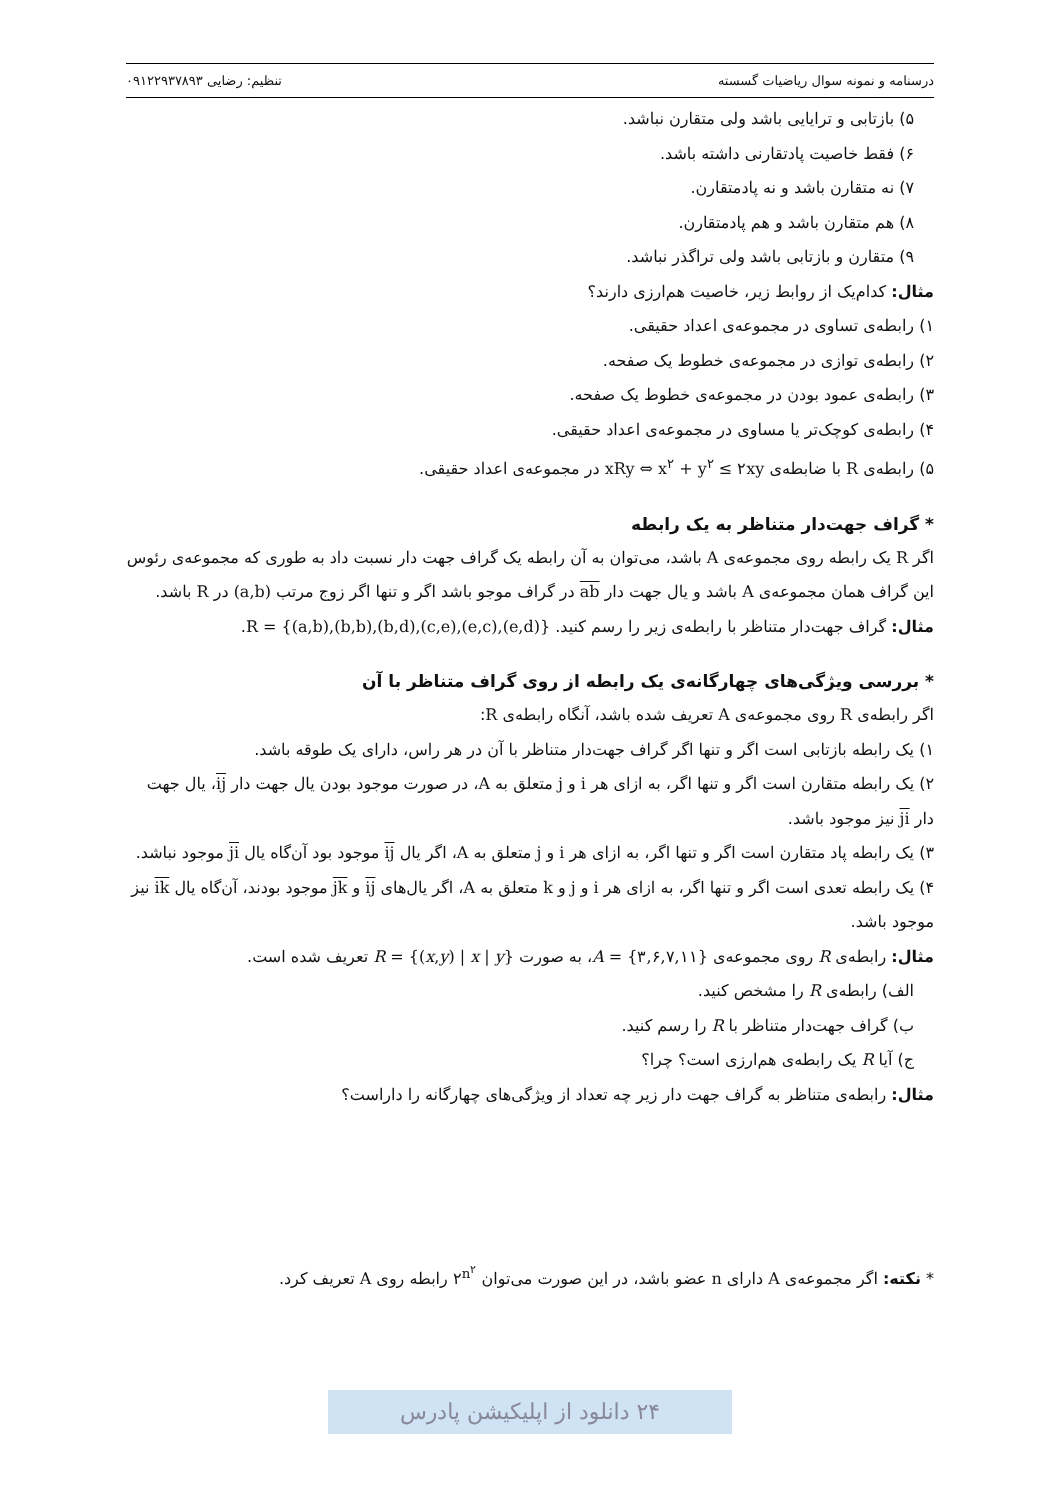درسنامه و نمونه سوال ریاضیات گسسته تنظیم: رضایی ۰۹۱۲۲۹۳۷۸۹۳
۵) بازتابی و ترایایی باشد ولی متقارن نباشد.
۶) فقط خاصیت پادتقارنی داشته باشد.
۷) نه متقارن باشد و نه پادمتقارن.
۸) هم متقارن باشد و هم پادمتقارن.
۹) متقارن و بازتابی باشد ولی تراگذر نباشد.
مثال: کدام‌یک از روابط زیر، خاصیت هم‌ارزی دارند؟
۱) رابطه‌ی تساوی در مجموعه‌ی اعداد حقیقی.
۲) رابطه‌ی توازی در مجموعه‌ی خطوط یک صفحه.
۳) رابطه‌ی عمود بودن در مجموعه‌ی خطوط یک صفحه.
۴) رابطه‌ی کوچک‌تر یا مساوی در مجموعه‌ی اعداد حقیقی.
۵) رابطه‌ی R با ضابطه‌ی xRy ⇔ x<sup>۲</sup> + y<sup>۲</sup> ≤ ۲xy در مجموعه‌ی اعداد حقیقی.
* گراف جهت‌دار متناظر به یک رابطه
اگر R یک رابطه روی مجموعه‌ی A باشد، می‌توان به آن رابطه یک گراف جهت دار نسبت داد به طوری که مجموعه‌ی رئوس این گراف همان مجموعه‌ی A باشد و یال جهت دار ab در گراف موجو باشد اگر و تنها اگر زوج مرتب (a,b) در R باشد.
مثال: گراف جهت‌دار متناظر با رابطه‌ی زیر را رسم کنید. R = {(a,b),(b,b),(b,d),(c,e),(e,c),(e,d)}.
* بررسی ویژگی‌های چهارگانه‌ی یک رابطه از روی گراف متناظر با آن
اگر رابطه‌ی R روی مجموعه‌ی A تعریف شده باشد، آنگاه رابطه‌ی R:
۱) یک رابطه بازتابی است اگر و تنها اگر گراف جهت‌دار متناظر با آن در هر راس، دارای یک طوقه باشد.
۲) یک رابطه متقارن است اگر و تنها اگر، به ازای هر i و j متعلق به A، در صورت موجود بودن یال جهت دار ij، یال جهت دار ji نیز موجود باشد.
۳) یک رابطه پاد متقارن است اگر و تنها اگر، به ازای هر i و j متعلق به A، اگر یال ij موجود بود آن‌گاه یال ji موجود نباشد.
۴) یک رابطه تعدی است اگر و تنها اگر، به ازای هر i و j و k متعلق به A، اگر یال‌های ij و jk موجود بودند، آن‌گاه یال ik نیز موجود باشد.
مثال: رابطه‌ی R روی مجموعه‌ی A = {۳,۶,۷,۱۱}، به صورت R = {(x,y) | x | y} تعریف شده است.
الف) رابطه‌ی R را مشخص کنید.
ب) گراف جهت‌دار متناظر با R را رسم کنید.
ج) آیا R یک رابطه‌ی هم‌ارزی است؟ چرا؟
مثال: رابطه‌ی متناظر به گراف جهت دار زیر چه تعداد از ویژگی‌های چهارگانه را داراست؟
* نکته: اگر مجموعه‌ی A دارای n عضو باشد، در این صورت می‌توان ۲<sup>n<sup>۲</sup></sup> رابطه روی A تعریف کرد.
۲۴ دانلود از اپلیکیشن پادرس